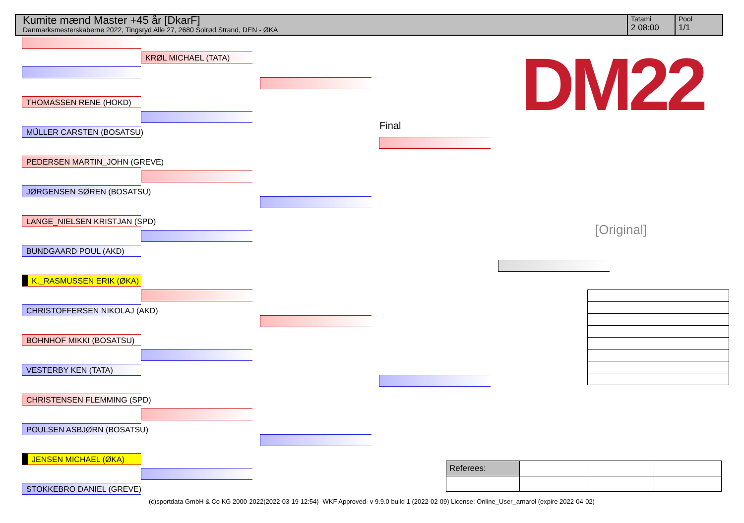Kumite mænd Master +45 år [DkarF]
Danmarksmesterskaberne 2022, Tingsryd Alle 27, 2680 Solrød Strand, DEN - ØKA
Tatami
2 08:00
Pool
1/1
THOMASSEN RENE (HOKD)
MÜLLER CARSTEN (BOSATSU)
PEDERSEN MARTIN_JOHN (GREVE)
JØRGENSEN SØREN (BOSATSU)
LANGE_NIELSEN KRISTJAN (SPD)
BUNDGAARD POUL (AKD)
K._RASMUSSEN ERIK (ØKA)
CHRISTOFFERSEN NIKOLAJ (AKD)
BOHNHOF MIKKI (BOSATSU)
VESTERBY KEN (TATA)
CHRISTENSEN FLEMMING (SPD)
POULSEN ASBJØRN (BOSATSU)
JENSEN MICHAEL (ØKA)
STOKKEBRO DANIEL (GREVE)
KRØL MICHAEL (TATA)
Final DM22
[Original]
| Referees: | | | |
(c)sportdata GmbH & Co KG 2000-2022(2022-03-19 12:54) -WKF Approved- v 9.9.0 build 1 (2022-02-09) License: Online_User_arnarol (expire 2022-04-02)